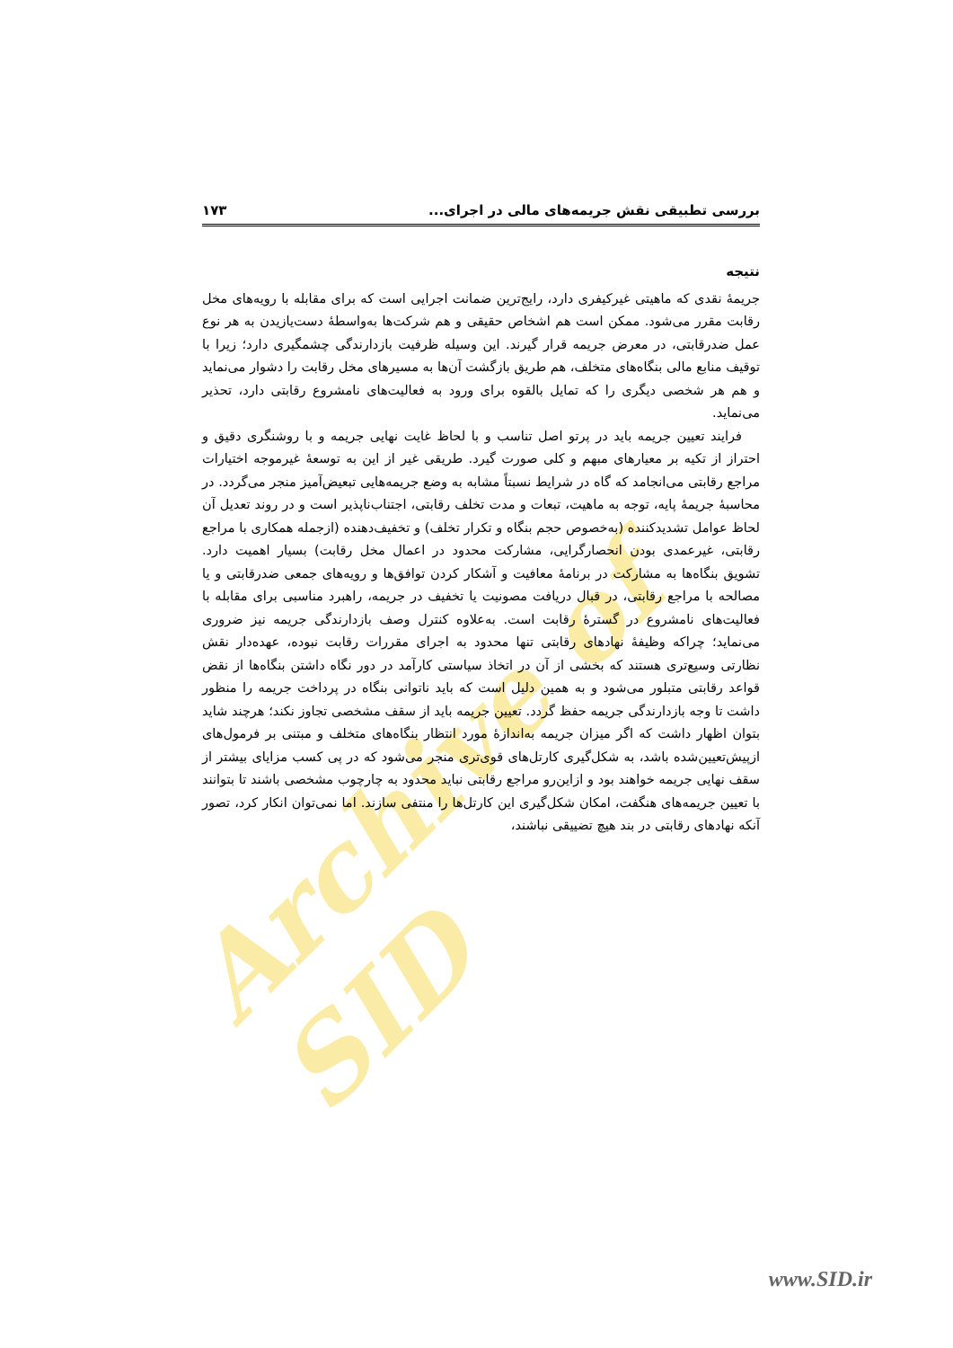Archive of SID
بررسی تطبیقی نقش جریمه‌های مالی در اجرای... ۱۷۳
نتیجه
جریمۀ نقدی که ماهیتی غیرکیفری دارد، رایج‌ترین ضمانت اجرایی است که برای مقابله با رویه‌های مخل رقابت مقرر می‌شود. ممکن است هم اشخاص حقیقی و هم شرکت‌ها به‌واسطۀ دست‌یازیدن به هر نوع عمل ضدرقابتی، در معرض جریمه قرار گیرند. این وسیله ظرفیت بازدارندگی چشمگیری دارد؛ زیرا با توقیف منابع مالی بنگاه‌های متخلف، هم طریق بازگشت آن‌ها به مسیرهای مخل رقابت را دشوار می‌نماید و هم هر شخصی دیگری را که تمایل بالقوه برای ورود به فعالیت‌های نامشروع رقابتی دارد، تحذیر می‌نماید.
فرایند تعیین جریمه باید در پرتو اصل تناسب و با لحاظ غایت نهایی جریمه و با روشنگری دقیق و احتراز از تکیه بر معیارهای مبهم و کلی صورت گیرد. طریقی غیر از این به توسعۀ غیرموجه اختیارات مراجع رقابتی می‌انجامد که گاه در شرایط نسبتاً مشابه به وضع جریمه‌هایی تبعیض‌آمیز منجر می‌گردد. در محاسبۀ جریمۀ پایه، توجه به ماهیت، تبعات و مدت تخلف رقابتی، اجتناب‌ناپذیر است و در روند تعدیل آن لحاظ عوامل تشدیدکننده (به‌خصوص حجم بنگاه و تکرار تخلف) و تخفیف‌دهنده (ازجمله همکاری با مراجع رقابتی، غیرعمدی بودن انحصارگرایی، مشارکت محدود در اعمال مخل رقابت) بسیار اهمیت دارد. تشویق بنگاه‌ها به مشارکت در برنامۀ معافیت و آشکار کردن توافق‌ها و رویه‌های جمعی ضدرقابتی و یا مصالحه با مراجع رقابتی، در قبال دریافت مصونیت یا تخفیف در جریمه، راهبرد مناسبی برای مقابله با فعالیت‌های نامشروع در گسترۀ رقابت است. به‌علاوه کنترل وصف بازدارندگی جریمه نیز ضروری می‌نماید؛ چراکه وظیفۀ نهادهای رقابتی تنها محدود به اجرای مقررات رقابت نبوده، عهده‌دار نقش نظارتی وسیع‌تری هستند که بخشی از آن در اتخاذ سیاستی کارآمد در دور نگاه داشتن بنگاه‌ها از نقض قواعد رقابتی متبلور می‌شود و به همین دلیل است که باید ناتوانی بنگاه در پرداخت جریمه را منظور داشت تا وجه بازدارندگی جریمه حفظ گردد. تعیین جریمه باید از سقف مشخصی تجاوز نکند؛ هرچند شاید بتوان اظهار داشت که اگر میزان جریمه به‌اندازۀ مورد انتظار بنگاه‌های متخلف و مبتنی بر فرمول‌های ازپیش‌تعیین‌شده باشد، به شکل‌گیری کارتل‌های قوی‌تری منجر می‌شود که در پی کسب مزایای بیشتر از سقف نهایی جریمه خواهند بود و ازاین‌رو مراجع رقابتی نباید محدود به چارچوب مشخصی باشند تا بتوانند با تعیین جریمه‌های هنگفت، امکان شکل‌گیری این کارتل‌ها را منتفی سازند. اما نمی‌توان انکار کرد، تصور آنکه نهادهای رقابتی در بند هیچ تضییقی نباشند،
www.SID.ir